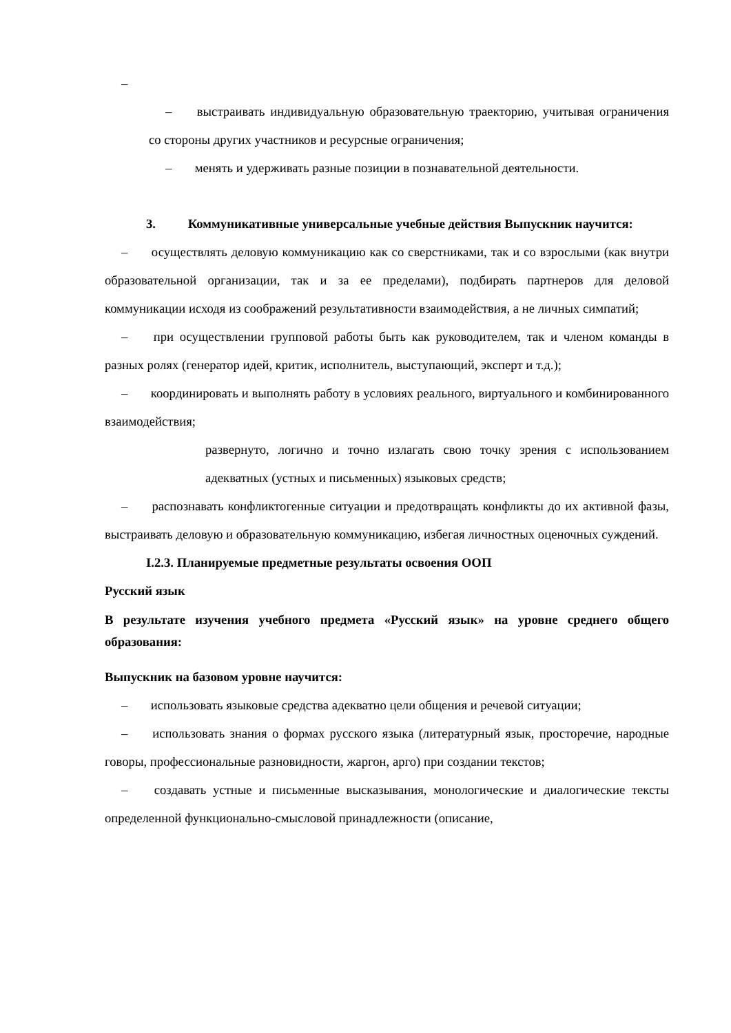–
– выстраивать индивидуальную образовательную траекторию, учитывая ограничения со стороны других участников и ресурсные ограничения;
– менять и удерживать разные позиции в познавательной деятельности.
3. Коммуникативные универсальные учебные действия Выпускник научится:
– осуществлять деловую коммуникацию как со сверстниками, так и со взрослыми (как внутри образовательной организации, так и за ее пределами), подбирать партнеров для деловой коммуникации исходя из соображений результативности взаимодействия, а не личных симпатий;
– при осуществлении групповой работы быть как руководителем, так и членом команды в разных ролях (генератор идей, критик, исполнитель, выступающий, эксперт и т.д.);
– координировать и выполнять работу в условиях реального, виртуального и комбинированного взаимодействия;
развернуто, логично и точно излагать свою точку зрения с использованием адекватных (устных и письменных) языковых средств;
– распознавать конфликтогенные ситуации и предотвращать конфликты до их активной фазы, выстраивать деловую и образовательную коммуникацию, избегая личностных оценочных суждений.
I.2.3. Планируемые предметные результаты освоения ООП
Русский язык
В результате изучения учебного предмета «Русский язык» на уровне среднего общего образования:
Выпускник на базовом уровне научится:
– использовать языковые средства адекватно цели общения и речевой ситуации;
– использовать знания о формах русского языка (литературный язык, просторечие, народные говоры, профессиональные разновидности, жаргон, арго) при создании текстов;
– создавать устные и письменные высказывания, монологические и диалогические тексты определенной функционально-смысловой принадлежности (описание,